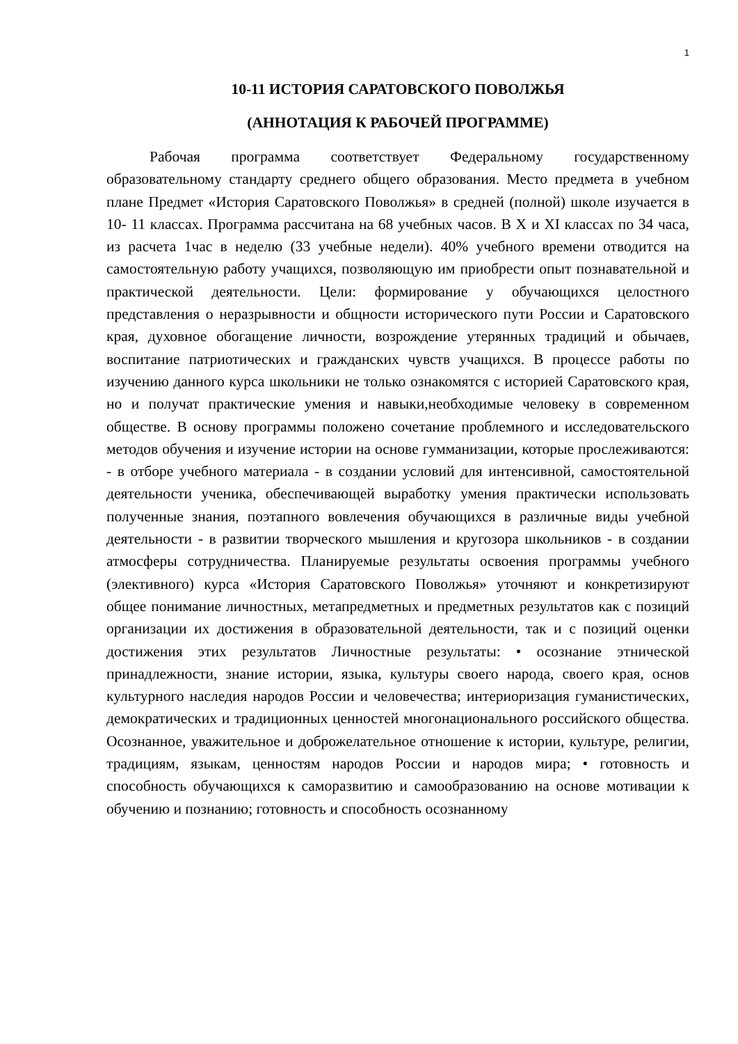1
10-11 ИСТОРИЯ САРАТОВСКОГО ПОВОЛЖЬЯ
(АННОТАЦИЯ К РАБОЧЕЙ ПРОГРАММЕ)
Рабочая программа соответствует Федеральному государственному образовательному стандарту среднего общего образования. Место предмета в учебном плане Предмет «История Саратовского Поволжья» в средней (полной) школе изучается в 10- 11 классах. Программа рассчитана на 68 учебных часов. В X и XI классах по 34 часа, из расчета 1час в неделю (33 учебные недели). 40% учебного времени отводится на самостоятельную работу учащихся, позволяющую им приобрести опыт познавательной и практической деятельности. Цели: формирование у обучающихся целостного представления о неразрывности и общности исторического пути России и Саратовского края, духовное обогащение личности, возрождение утерянных традиций и обычаев, воспитание патриотических и гражданских чувств учащихся. В процессе работы по изучению данного курса школьники не только ознакомятся с историей Саратовского края, но и получат практические умения и навыки,необходимые человеку в современном обществе. В основу программы положено сочетание проблемного и исследовательского методов обучения и изучение истории на основе гумманизации, которые прослеживаются: - в отборе учебного материала - в создании условий для интенсивной, самостоятельной деятельности ученика, обеспечивающей выработку умения практически использовать полученные знания, поэтапного вовлечения обучающихся в различные виды учебной деятельности - в развитии творческого мышления и кругозора школьников - в создании атмосферы сотрудничества. Планируемые результаты освоения программы учебного (элективного) курса «История Саратовского Поволжья» уточняют и конкретизируют общее понимание личностных, метапредметных и предметных результатов как с позиций организации их достижения в образовательной деятельности, так и с позиций оценки достижения этих результатов Личностные результаты: • осознание этнической принадлежности, знание истории, языка, культуры своего народа, своего края, основ культурного наследия народов России и человечества; интериоризация гуманистических, демократических и традиционных ценностей многонационального российского общества. Осознанное, уважительное и доброжелательное отношение к истории, культуре, религии, традициям, языкам, ценностям народов России и народов мира; • готовность и способность обучающихся к саморазвитию и самообразованию на основе мотивации к обучению и познанию; готовность и способность осознанному